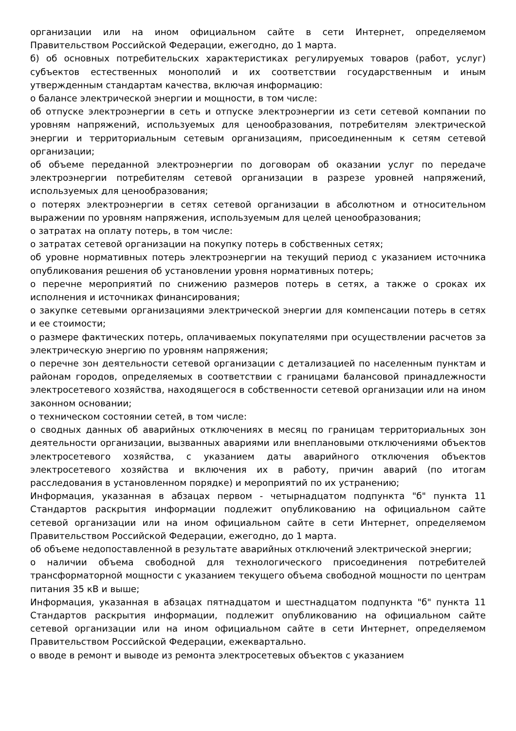организации или на ином официальном сайте в сети Интернет, определяемом Правительством Российской Федерации, ежегодно, до 1 марта.
б) об основных потребительских характеристиках регулируемых товаров (работ, услуг) субъектов естественных монополий и их соответствии государственным и иным утвержденным стандартам качества, включая информацию:
о балансе электрической энергии и мощности, в том числе:
об отпуске электроэнергии в сеть и отпуске электроэнергии из сети сетевой компании по уровням напряжений, используемых для ценообразования, потребителям электрической энергии и территориальным сетевым организациям, присоединенным к сетям сетевой организации;
об объеме переданной электроэнергии по договорам об оказании услуг по передаче электроэнергии потребителям сетевой организации в разрезе уровней напряжений, используемых для ценообразования;
о потерях электроэнергии в сетях сетевой организации в абсолютном и относительном выражении по уровням напряжения, используемым для целей ценообразования;
о затратах на оплату потерь, в том числе:
о затратах сетевой организации на покупку потерь в собственных сетях;
об уровне нормативных потерь электроэнергии на текущий период с указанием источника опубликования решения об установлении уровня нормативных потерь;
о перечне мероприятий по снижению размеров потерь в сетях, а также о сроках их исполнения и источниках финансирования;
о закупке сетевыми организациями электрической энергии для компенсации потерь в сетях и ее стоимости;
о размере фактических потерь, оплачиваемых покупателями при осуществлении расчетов за электрическую энергию по уровням напряжения;
о перечне зон деятельности сетевой организации с детализацией по населенным пунктам и районам городов, определяемых в соответствии с границами балансовой принадлежности электросетевого хозяйства, находящегося в собственности сетевой организации или на ином законном основании;
о техническом состоянии сетей, в том числе:
о сводных данных об аварийных отключениях в месяц по границам территориальных зон деятельности организации, вызванных авариями или внеплановыми отключениями объектов электросетевого хозяйства, с указанием даты аварийного отключения объектов электросетевого хозяйства и включения их в работу, причин аварий (по итогам расследования в установленном порядке) и мероприятий по их устранению;
Информация, указанная в абзацах первом - четырнадцатом подпункта "б" пункта 11 Стандартов раскрытия информации подлежит опубликованию на официальном сайте сетевой организации или на ином официальном сайте в сети Интернет, определяемом Правительством Российской Федерации, ежегодно, до 1 марта.
об объеме недопоставленной в результате аварийных отключений электрической энергии;
о наличии объема свободной для технологического присоединения потребителей трансформаторной мощности с указанием текущего объема свободной мощности по центрам питания 35 кВ и выше;
Информация, указанная в абзацах пятнадцатом и шестнадцатом подпункта "б" пункта 11 Стандартов раскрытия информации, подлежит опубликованию на официальном сайте сетевой организации или на ином официальном сайте в сети Интернет, определяемом Правительством Российской Федерации, ежеквартально.
о вводе в ремонт и выводе из ремонта электросетевых объектов с указанием